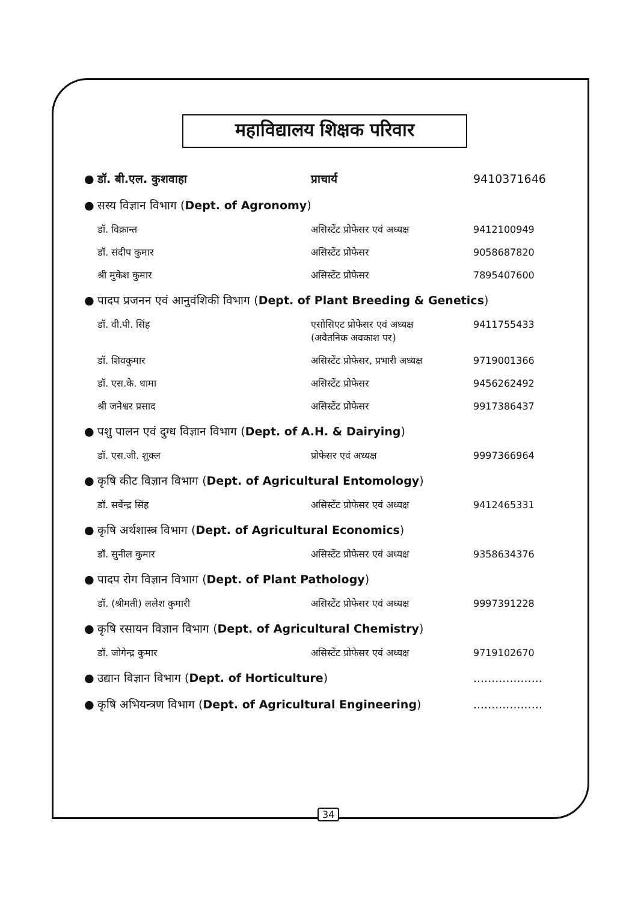महाविद्यालय शिक्षक परिवार
| ● | डॉ. बी.एल. कुशवाहा | प्राचार्य | 9410371646 |
| ● | सस्य विज्ञान विभाग ( Dept. of Agronomy ) | | |
| | डॉ. विक्रान्त | असिस्टेंट प्रोफेसर एवं अध्यक्ष | 9412100949 |
| | डॉ. संदीप कुमार | असिस्टेंट प्रोफेसर | 9058687820 |
| | श्री मुकेश कुमार | असिस्टेंट प्रोफेसर | 7895407600 |
| ● | पादप प्रजनन एवं आनुवंशिकी विभाग ( Dept. of Plant Breeding & Genetics ) | | |
| | डॉ. वी.पी. सिंह | एसोसिएट प्रोफेसर एवं अध्यक्ष (अवैतनिक अवकाश पर) | 9411755433 |
| | डॉ. शिवकुमार | असिस्टेंट प्रोफेसर, प्रभारी अध्यक्ष | 9719001366 |
| | डॉ. एस.के. धामा | असिस्टेंट प्रोफेसर | 9456262492 |
| | श्री जनेश्वर प्रसाद | असिस्टेंट प्रोफेसर | 9917386437 |
| ● | पशु पालन एवं दुग्ध विज्ञान विभाग ( Dept. of A.H. & Dairying ) | | |
| | डॉ. एस.जी. शुक्ल | प्रोफेसर एवं अध्यक्ष | 9997366964 |
| ● | कृषि कीट विज्ञान विभाग ( Dept. of Agricultural Entomology ) | | |
| | डॉ. सर्वेन्द्र सिंह | असिस्टेंट प्रोफेसर एवं अध्यक्ष | 9412465331 |
| ● | कृषि अर्थशास्त्र विभाग ( Dept. of Agricultural Economics ) | | |
| | डॉ. सुनील कुमार | असिस्टेंट प्रोफेसर एवं अध्यक्ष | 9358634376 |
| ● | पादप रोग विज्ञान विभाग ( Dept. of Plant Pathology ) | | |
| | डॉ. (श्रीमती) ललेश कुमारी | असिस्टेंट प्रोफेसर एवं अध्यक्ष | 9997391228 |
| ● | कृषि रसायन विज्ञान विभाग ( Dept. of Agricultural Chemistry ) | | |
| | डॉ. जोगेन्द्र कुमार | असिस्टेंट प्रोफेसर एवं अध्यक्ष | 9719102670 |
| ● | उद्यान विज्ञान विभाग ( Dept. of Horticulture ) | | ................... |
| ● | कृषि अभियन्त्रण विभाग ( Dept. of Agricultural Engineering ) | | ................... |
34